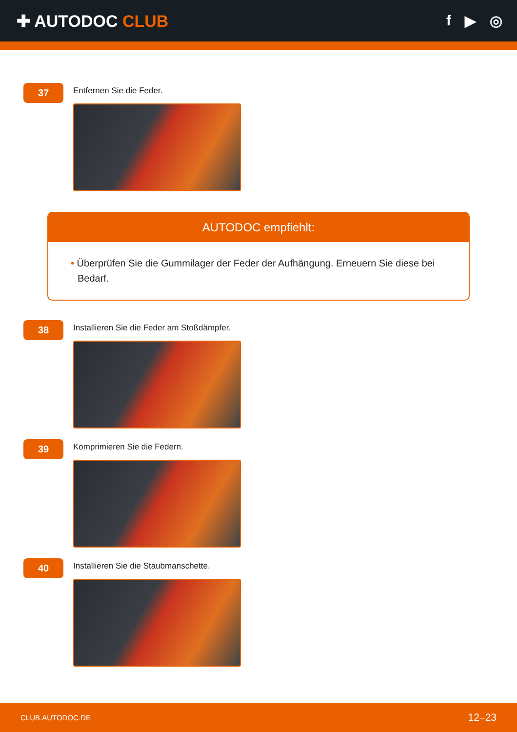✚ AUTODOC CLUB f ▶ ◎
37
Entfernen Sie die Feder.
AUTODOC empfiehlt:
• Überprüfen Sie die Gummilager der Feder der Aufhängung. Erneuern Sie diese bei Bedarf.
38
Installieren Sie die Feder am Stoßdämpfer.
39
Komprimieren Sie die Federn.
40
Installieren Sie die Staubmanschette.
CLUB.AUTODOC.DE 12–23